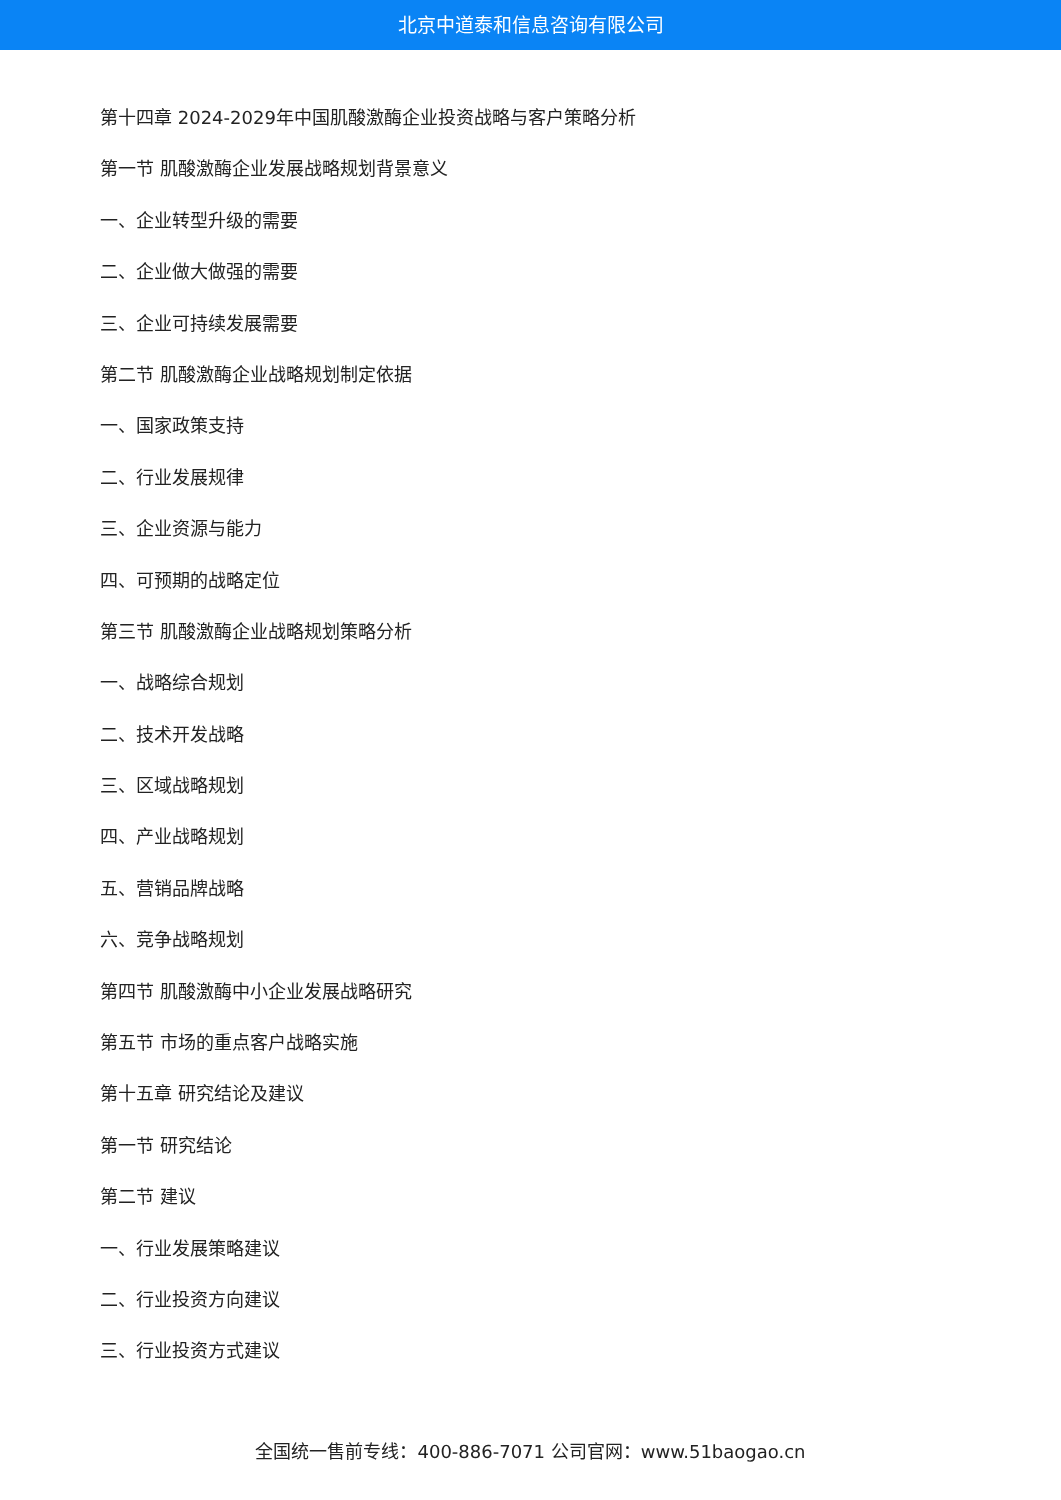北京中道泰和信息咨询有限公司
第十四章 2024-2029年中国肌酸激酶企业投资战略与客户策略分析
第一节 肌酸激酶企业发展战略规划背景意义
一、企业转型升级的需要
二、企业做大做强的需要
三、企业可持续发展需要
第二节 肌酸激酶企业战略规划制定依据
一、国家政策支持
二、行业发展规律
三、企业资源与能力
四、可预期的战略定位
第三节 肌酸激酶企业战略规划策略分析
一、战略综合规划
二、技术开发战略
三、区域战略规划
四、产业战略规划
五、营销品牌战略
六、竞争战略规划
第四节 肌酸激酶中小企业发展战略研究
第五节 市场的重点客户战略实施
第十五章 研究结论及建议
第一节 研究结论
第二节 建议
一、行业发展策略建议
二、行业投资方向建议
三、行业投资方式建议
全国统一售前专线：400-886-7071 公司官网：www.51baogao.cn